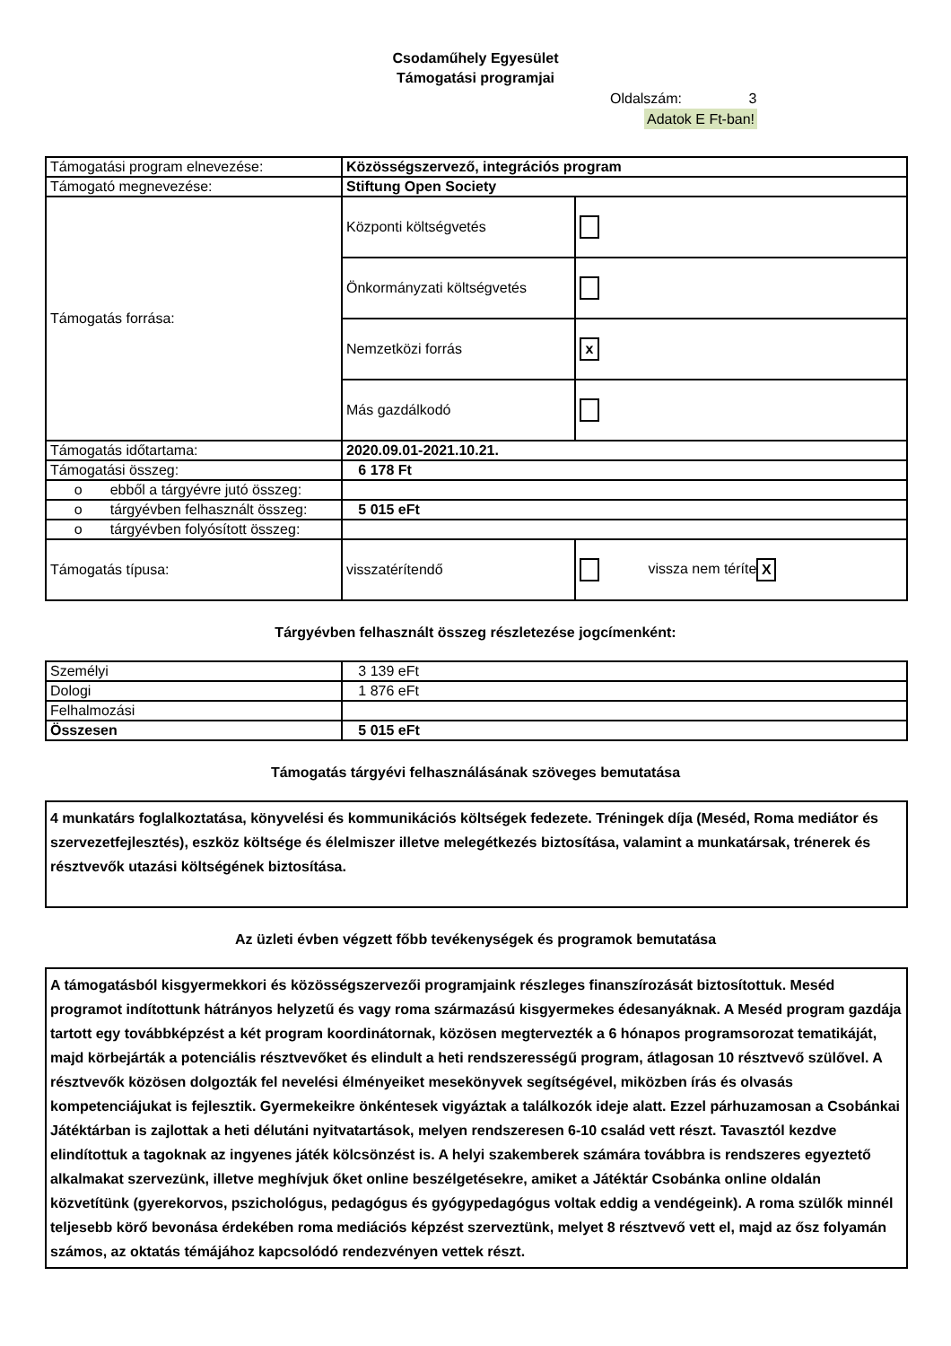Csodaműhely Egyesület
Támogatási programjai
Oldalszám: 3
Adatok E Ft-ban!
| Támogatási program elnevezése: | Közösségszervező, integrációs program | |
| Támogató megnevezése: | Stiftung Open Society | |
| Támogatás forrása: | Központi költségvetés | |
| | Önkormányzati költségvetés | |
| | Nemzetközi forrás | x |
| | Más gazdálkodó | |
| Támogatás időtartama: | 2020.09.01-2021.10.21. | |
| Támogatási összeg: | 6 178 Ft | |
| o ebből a tárgyévre jutó összeg: | | |
| o tárgyévben felhasznált összeg: | 5 015 eFt | |
| o tárgyévben folyósított összeg: | | |
| Támogatás típusa: | visszatérítendő | vissza nem téríte X |
Tárgyévben felhasznált összeg részletezése jogcímenként:
| Személyi | 3 139 eFt |
| Dologi | 1 876 eFt |
| Felhalmozási | |
| Összesen | 5 015 eFt |
Támogatás tárgyévi felhasználásának szöveges bemutatása
4 munkatárs foglalkoztatása, könyvelési és kommunikációs költségek fedezete. Tréningek díja (Meséd, Roma mediátor és szervezetfejlesztés), eszköz költsége és élelmiszer illetve melegétkezés biztosítása, valamint a munkatársak, trénerek és résztvevők utazási költségének biztosítása.
Az üzleti évben végzett főbb tevékenységek és programok bemutatása
A támogatásból kisgyermekkori és közösségszervezői programjaink részleges finanszírozását biztosítottuk. Meséd programot indítottunk hátrányos helyzetű és vagy roma származású kisgyermekes édesanyáknak. A Meséd program gazdája tartott egy továbbképzést a két program koordinátornak, közösen megtervezték a 6 hónapos programsorozat tematikáját, majd körbejárták a potenciális résztvevőket és elindult a heti rendszerességű program, átlagosan 10 résztvevő szülővel. A résztvevők közösen dolgozták fel nevelési élményeiket mesekönyvek segítségével, miközben írás és olvasás kompetenciájukat is fejlesztik. Gyermekeikre önkéntesek vigyáztak a találkozók ideje alatt. Ezzel párhuzamosan a Csobánkai Játéktárban is zajlottak a heti délutáni nyitvatartások, melyen rendszeresen 6-10 család vett részt. Tavasztól kezdve elindítottuk a tagoknak az ingyenes játék kölcsönzést is. A helyi szakemberek számára továbbra is rendszeres egyeztető alkalmakat szervezünk, illetve meghívjuk őket online beszélgetésekre, amiket a Játéktár Csobánka online oldalán közvetítünk (gyerekorvos, pszichológus, pedagógus és gyógypedagógus voltak eddig a vendégeink). A roma szülők minnél teljesebb körő bevonása érdekében roma mediációs képzést szerveztünk, melyet 8 résztvevő vett el, majd az ősz folyamán számos, az oktatás témájához kapcsolódó rendezvényen vettek részt.